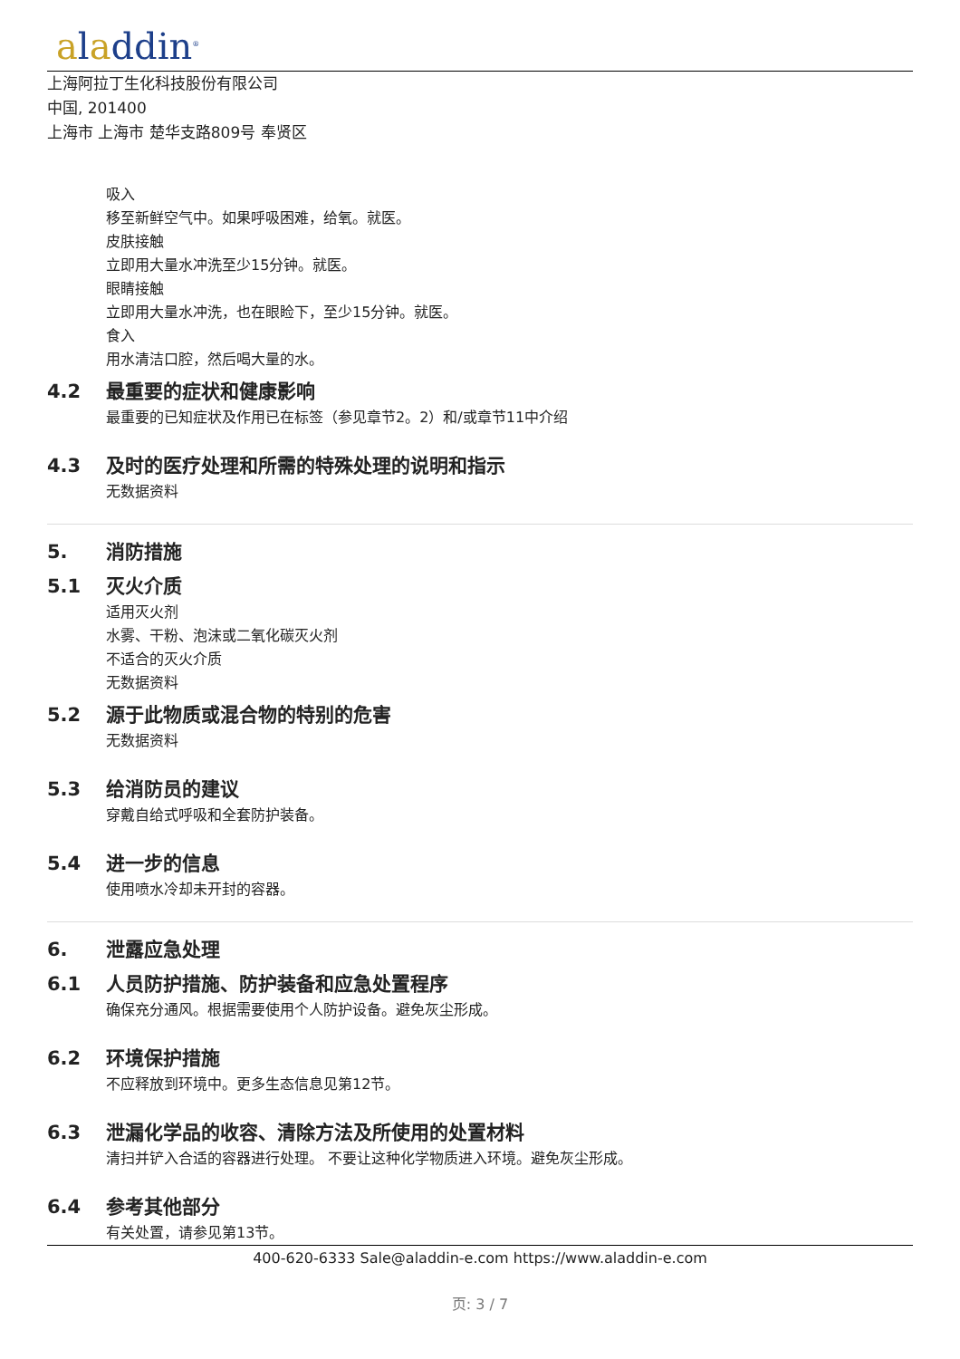aladdin<sup>®</sup>
上海阿拉丁生化科技股份有限公司
中国, 201400
上海市 上海市 楚华支路809号 奉贤区
吸入
移至新鲜空气中。如果呼吸困难，给氧。就医。
皮肤接触
立即用大量水冲洗至少15分钟。就医。
眼睛接触
立即用大量水冲洗，也在眼睑下，至少15分钟。就医。
食入
用水清洁口腔，然后喝大量的水。
4.2 最重要的症状和健康影响
最重要的已知症状及作用已在标签（参见章节2。2）和/或章节11中介绍
4.3 及时的医疗处理和所需的特殊处理的说明和指示
无数据资料
5. 消防措施
5.1 灭火介质
适用灭火剂
水雾、干粉、泡沫或二氧化碳灭火剂
不适合的灭火介质
无数据资料
5.2 源于此物质或混合物的特别的危害
无数据资料
5.3 给消防员的建议
穿戴自给式呼吸和全套防护装备。
5.4 进一步的信息
使用喷水冷却未开封的容器。
6. 泄露应急处理
6.1 人员防护措施、防护装备和应急处置程序
确保充分通风。根据需要使用个人防护设备。避免灰尘形成。
6.2 环境保护措施
不应释放到环境中。更多生态信息见第12节。
6.3 泄漏化学品的收容、清除方法及所使用的处置材料
清扫并铲入合适的容器进行处理。 不要让这种化学物质进入环境。避免灰尘形成。
6.4 参考其他部分
有关处置，请参见第13节。
400-620-6333 Sale@aladdin-e.com https://www.aladdin-e.com
页: 3 / 7